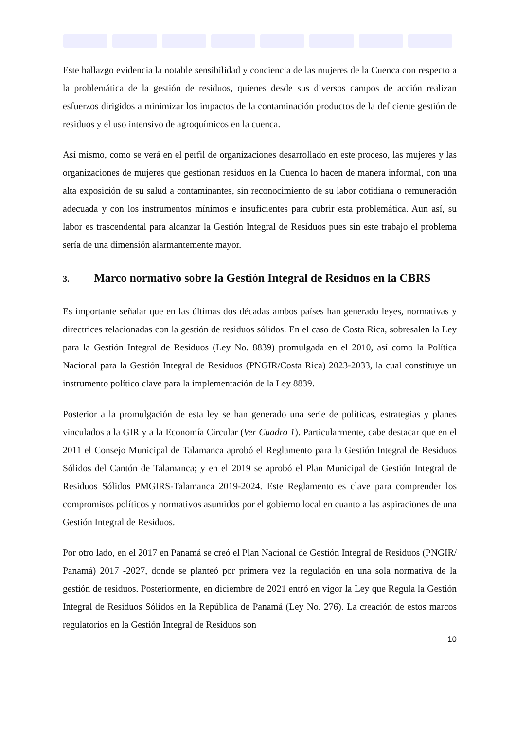Este hallazgo evidencia la notable sensibilidad y conciencia de las mujeres de la Cuenca con respecto a la problemática de la gestión de residuos, quienes desde sus diversos campos de acción realizan esfuerzos dirigidos a minimizar los impactos de la contaminación productos de la deficiente gestión de residuos y el uso intensivo de agroquímicos en la cuenca.
Así mismo, como se verá en el perfil de organizaciones desarrollado en este proceso, las mujeres y las organizaciones de mujeres que gestionan residuos en la Cuenca lo hacen de manera informal, con una alta exposición de su salud a contaminantes, sin reconocimiento de su labor cotidiana o remuneración adecuada y con los instrumentos mínimos e insuficientes para cubrir esta problemática. Aun así, su labor es trascendental para alcanzar la Gestión Integral de Residuos pues sin este trabajo el problema sería de una dimensión alarmantemente mayor.
3. Marco normativo sobre la Gestión Integral de Residuos en la CBRS
Es importante señalar que en las últimas dos décadas ambos países han generado leyes, normativas y directrices relacionadas con la gestión de residuos sólidos. En el caso de Costa Rica, sobresalen la Ley para la Gestión Integral de Residuos (Ley No. 8839) promulgada en el 2010, así como la Política Nacional para la Gestión Integral de Residuos (PNGIR/Costa Rica) 2023-2033, la cual constituye un instrumento político clave para la implementación de la Ley 8839.
Posterior a la promulgación de esta ley se han generado una serie de políticas, estrategias y planes vinculados a la GIR y a la Economía Circular (Ver Cuadro 1). Particularmente, cabe destacar que en el 2011 el Consejo Municipal de Talamanca aprobó el Reglamento para la Gestión Integral de Residuos Sólidos del Cantón de Talamanca; y en el 2019 se aprobó el Plan Municipal de Gestión Integral de Residuos Sólidos PMGIRS-Talamanca 2019-2024. Este Reglamento es clave para comprender los compromisos políticos y normativos asumidos por el gobierno local en cuanto a las aspiraciones de una Gestión Integral de Residuos.
Por otro lado, en el 2017 en Panamá se creó el Plan Nacional de Gestión Integral de Residuos (PNGIR/ Panamá) 2017 -2027, donde se planteó por primera vez la regulación en una sola normativa de la gestión de residuos. Posteriormente, en diciembre de 2021 entró en vigor la Ley que Regula la Gestión Integral de Residuos Sólidos en la República de Panamá (Ley No. 276). La creación de estos marcos regulatorios en la Gestión Integral de Residuos son
10